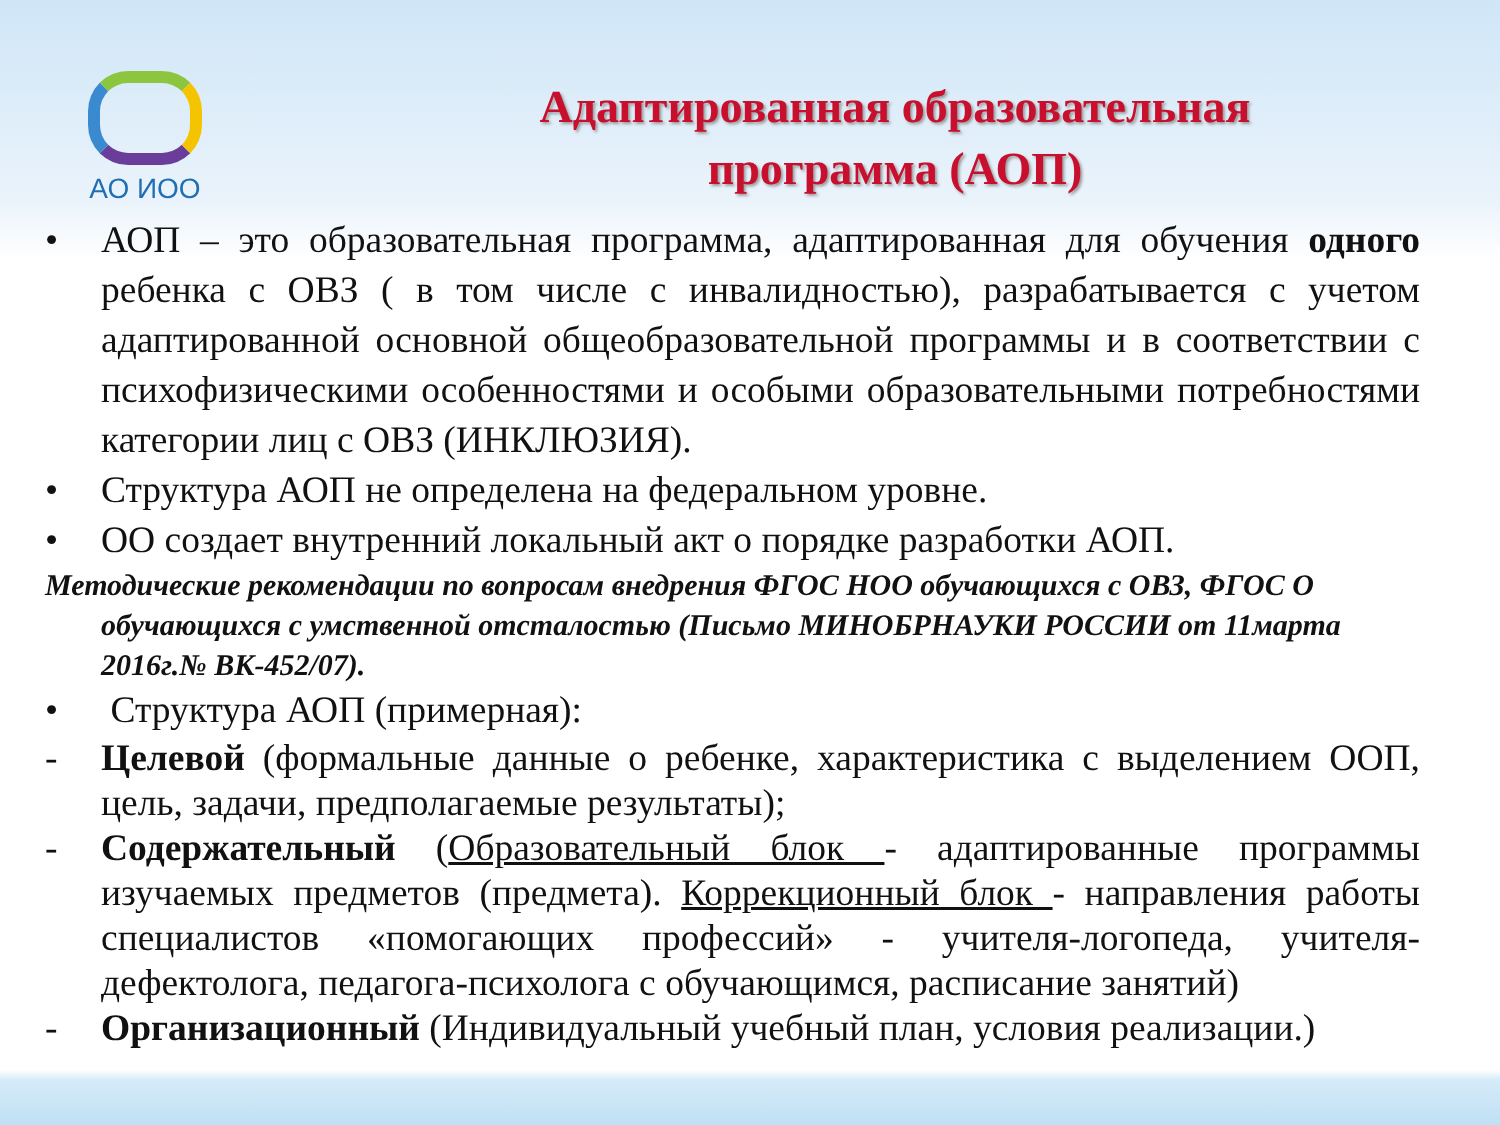АО ИОО
Адаптированная образовательная
программа (АОП)
• АОП – это образовательная программа, адаптированная для обучения одного ребенка с ОВЗ ( в том числе с инвалидностью), разрабатывается с учетом адаптированной основной общеобразовательной программы и в соответствии с психофизическими особенностями и особыми образовательными потребностями категории лиц с ОВЗ (ИНКЛЮЗИЯ).
• Структура АОП не определена на федеральном уровне.
• ОО создает внутренний локальный акт о порядке разработки АОП.
Методические рекомендации по вопросам внедрения ФГОС НОО обучающихся с ОВЗ, ФГОС О обучающихся с умственной отсталостью (Письмо МИНОБРНАУКИ РОССИИ от 11марта 2016г.№ ВК-452/07).
• Структура АОП (примерная):
- Целевой (формальные данные о ребенке, характеристика с выделением ООП, цель, задачи, предполагаемые результаты);
- Содержательный (Образовательный блок - адаптированные программы изучаемых предметов (предмета). Коррекционный блок - направления работы специалистов «помогающих профессий» - учителя-логопеда, учителя-дефектолога, педагога-психолога с обучающимся, расписание занятий)
- Организационный (Индивидуальный учебный план, условия реализации.)